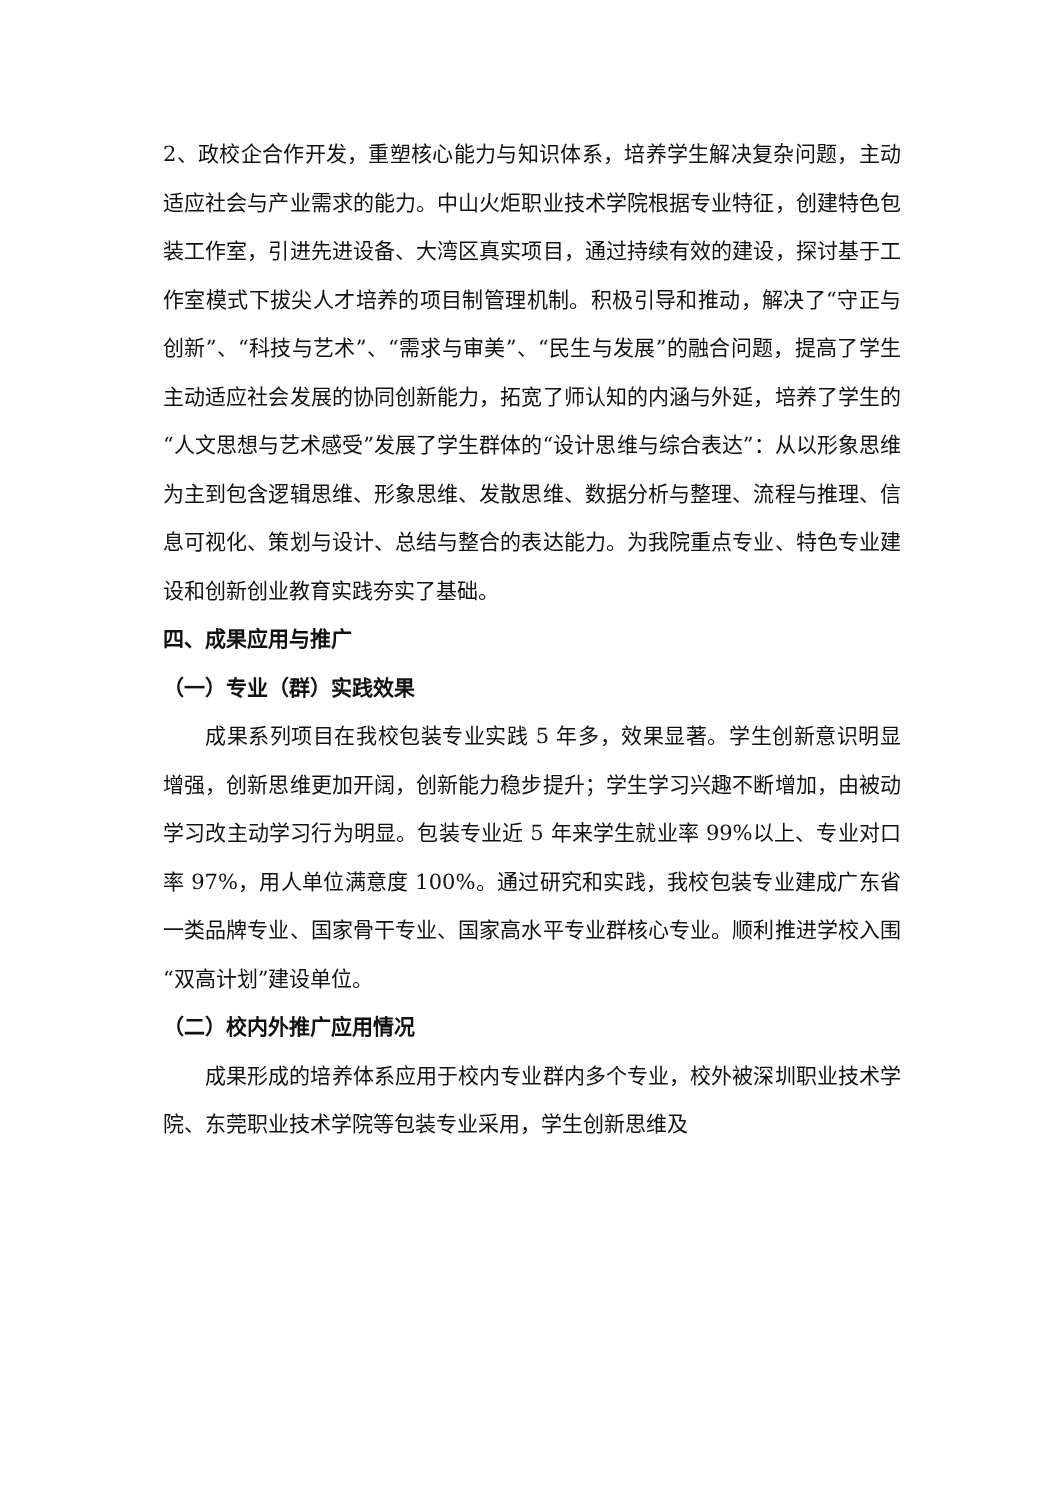2、政校企合作开发，重塑核心能力与知识体系，培养学生解决复杂问题，主动适应社会与产业需求的能力。中山火炬职业技术学院根据专业特征，创建特色包装工作室，引进先进设备、大湾区真实项目，通过持续有效的建设，探讨基于工作室模式下拔尖人才培养的项目制管理机制。积极引导和推动，解决了“守正与创新”、“科技与艺术”、“需求与审美”、“民生与发展”的融合问题，提高了学生主动适应社会发展的协同创新能力，拓宽了师认知的内涵与外延，培养了学生的“人文思想与艺术感受”发展了学生群体的“设计思维与综合表达”：从以形象思维为主到包含逻辑思维、形象思维、发散思维、数据分析与整理、流程与推理、信息可视化、策划与设计、总结与整合的表达能力。为我院重点专业、特色专业建设和创新创业教育实践夯实了基础。
四、成果应用与推广
（一）专业（群）实践效果
成果系列项目在我校包装专业实践 5 年多，效果显著。学生创新意识明显增强，创新思维更加开阔，创新能力稳步提升；学生学习兴趣不断增加，由被动学习改主动学习行为明显。包装专业近 5 年来学生就业率 99%以上、专业对口率 97%，用人单位满意度 100%。通过研究和实践，我校包装专业建成广东省一类品牌专业、国家骨干专业、国家高水平专业群核心专业。顺利推进学校入围“双高计划”建设单位。
（二）校内外推广应用情况
成果形成的培养体系应用于校内专业群内多个专业，校外被深圳职业技术学院、东莞职业技术学院等包装专业采用，学生创新思维及